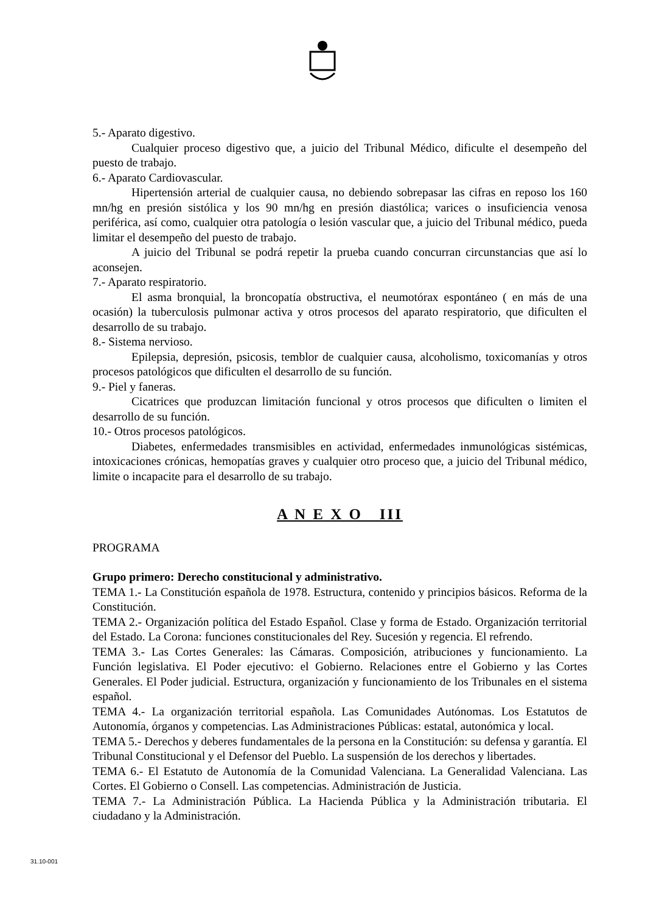5.- Aparato digestivo.
Cualquier proceso digestivo que, a juicio del Tribunal Médico, dificulte el desempeño del puesto de trabajo.
6.- Aparato Cardiovascular.
Hipertensión arterial de cualquier causa, no debiendo sobrepasar las cifras en reposo los 160 mn/hg en presión sistólica y los 90 mn/hg en presión diastólica; varices o insuficiencia venosa periférica, así como, cualquier otra patología o lesión vascular que, a juicio del Tribunal médico, pueda limitar el desempeño del puesto de trabajo.
A juicio del Tribunal se podrá repetir la prueba cuando concurran circunstancias que así lo aconsejen.
7.- Aparato respiratorio.
El asma bronquial, la broncopatía obstructiva, el neumotórax espontáneo ( en más de una ocasión) la tuberculosis pulmonar activa y otros procesos del aparato respiratorio, que dificulten el desarrollo de su trabajo.
8.- Sistema nervioso.
Epilepsia, depresión, psicosis, temblor de cualquier causa, alcoholismo, toxicomanías y otros procesos patológicos que dificulten el desarrollo de su función.
9.- Piel y faneras.
Cicatrices que produzcan limitación funcional y otros procesos que dificulten o limiten el desarrollo de su función.
10.- Otros procesos patológicos.
Diabetes, enfermedades transmisibles en actividad, enfermedades inmunológicas sistémicas, intoxicaciones crónicas, hemopatías graves y cualquier otro proceso que, a juicio del Tribunal médico, limite o incapacite para el desarrollo de su trabajo.
A N E X O III
PROGRAMA
Grupo primero: Derecho constitucional y administrativo.
TEMA 1.- La Constitución española de 1978. Estructura, contenido y principios básicos. Reforma de la Constitución.
TEMA 2.- Organización política del Estado Español. Clase y forma de Estado. Organización territorial del Estado. La Corona: funciones constitucionales del Rey. Sucesión y regencia. El refrendo.
TEMA 3.- Las Cortes Generales: las Cámaras. Composición, atribuciones y funcionamiento. La Función legislativa. El Poder ejecutivo: el Gobierno. Relaciones entre el Gobierno y las Cortes Generales. El Poder judicial. Estructura, organización y funcionamiento de los Tribunales en el sistema español.
TEMA 4.- La organización territorial española. Las Comunidades Autónomas. Los Estatutos de Autonomía, órganos y competencias. Las Administraciones Públicas: estatal, autonómica y local.
TEMA 5.- Derechos y deberes fundamentales de la persona en la Constitución: su defensa y garantía. El Tribunal Constitucional y el Defensor del Pueblo. La suspensión de los derechos y libertades.
TEMA 6.- El Estatuto de Autonomía de la Comunidad Valenciana. La Generalidad Valenciana. Las Cortes. El Gobierno o Consell. Las competencias. Administración de Justicia.
TEMA 7.- La Administración Pública. La Hacienda Pública y la Administración tributaria. El ciudadano y la Administración.
31.10-001